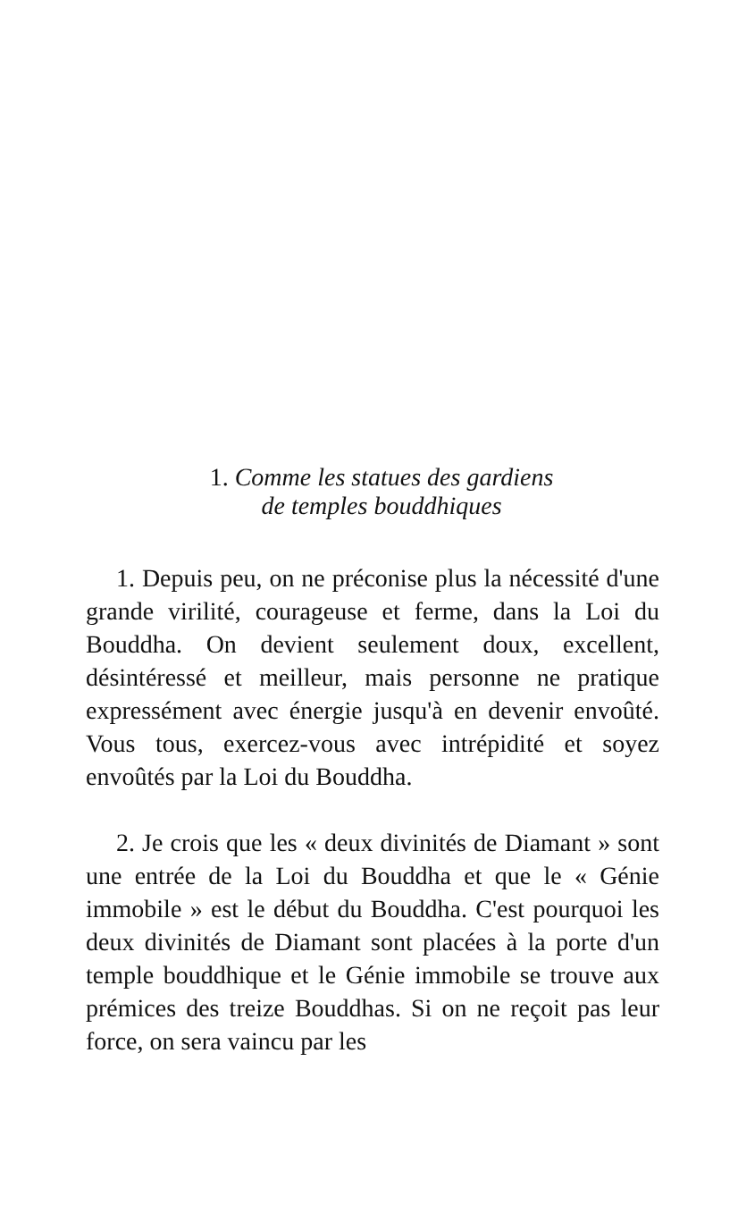1. Comme les statues des gardiens
de temples bouddhiques
1. Depuis peu, on ne préconise plus la nécessité d'une grande virilité, courageuse et ferme, dans la Loi du Bouddha. On devient seulement doux, excellent, désintéressé et meilleur, mais personne ne pratique expressément avec énergie jusqu'à en devenir envoûté. Vous tous, exercez-vous avec intrépidité et soyez envoûtés par la Loi du Bouddha.
2. Je crois que les « deux divinités de Diamant » sont une entrée de la Loi du Bouddha et que le « Génie immobile » est le début du Bouddha. C'est pourquoi les deux divinités de Diamant sont placées à la porte d'un temple bouddhique et le Génie immobile se trouve aux prémices des treize Bouddhas. Si on ne reçoit pas leur force, on sera vaincu par les